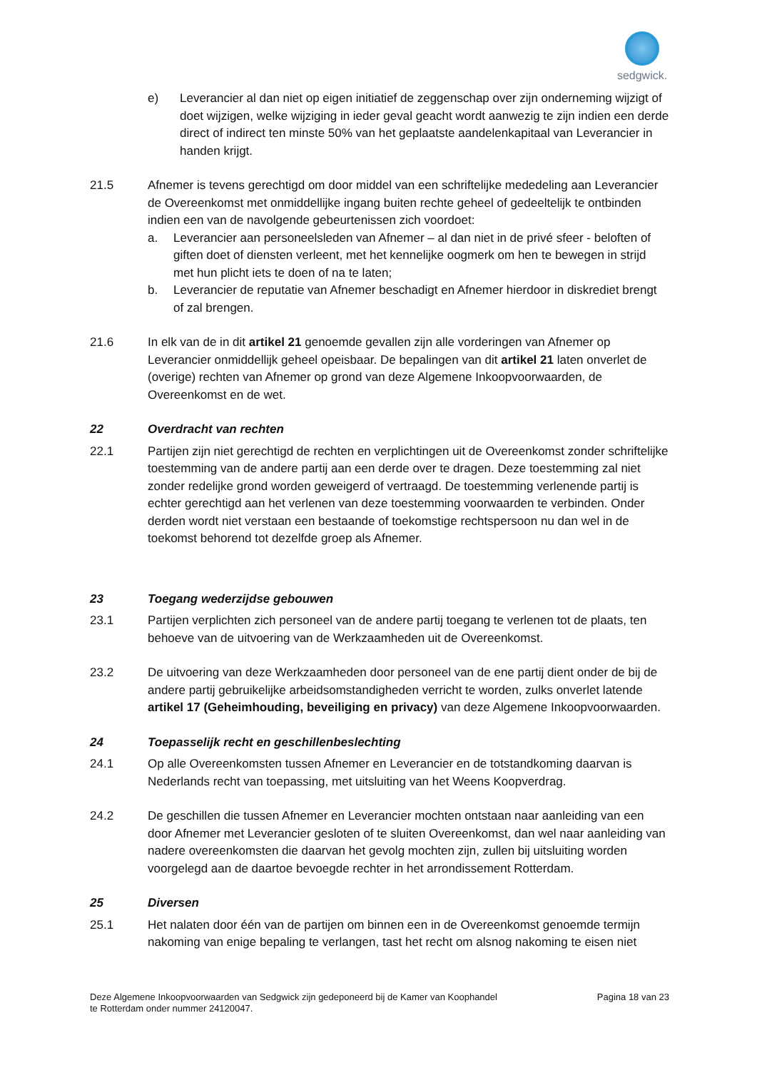sedgwick.
e) Leverancier al dan niet op eigen initiatief de zeggenschap over zijn onderneming wijzigt of doet wijzigen, welke wijziging in ieder geval geacht wordt aanwezig te zijn indien een derde direct of indirect ten minste 50% van het geplaatste aandelenkapitaal van Leverancier in handen krijgt.
21.5 Afnemer is tevens gerechtigd om door middel van een schriftelijke mededeling aan Leverancier de Overeenkomst met onmiddellijke ingang buiten rechte geheel of gedeeltelijk te ontbinden indien een van de navolgende gebeurtenissen zich voordoet:
a. Leverancier aan personeelsleden van Afnemer – al dan niet in de privé sfeer - beloften of giften doet of diensten verleent, met het kennelijke oogmerk om hen te bewegen in strijd met hun plicht iets te doen of na te laten;
b. Leverancier de reputatie van Afnemer beschadigt en Afnemer hierdoor in diskrediet brengt of zal brengen.
21.6 In elk van de in dit artikel 21 genoemde gevallen zijn alle vorderingen van Afnemer op Leverancier onmiddellijk geheel opeisbaar. De bepalingen van dit artikel 21 laten onverlet de (overige) rechten van Afnemer op grond van deze Algemene Inkoopvoorwaarden, de Overeenkomst en de wet.
22 Overdracht van rechten
22.1 Partijen zijn niet gerechtigd de rechten en verplichtingen uit de Overeenkomst zonder schriftelijke toestemming van de andere partij aan een derde over te dragen. Deze toestemming zal niet zonder redelijke grond worden geweigerd of vertraagd. De toestemming verlenende partij is echter gerechtigd aan het verlenen van deze toestemming voorwaarden te verbinden. Onder derden wordt niet verstaan een bestaande of toekomstige rechtspersoon nu dan wel in de toekomst behorend tot dezelfde groep als Afnemer.
23 Toegang wederzijdse gebouwen
23.1 Partijen verplichten zich personeel van de andere partij toegang te verlenen tot de plaats, ten behoeve van de uitvoering van de Werkzaamheden uit de Overeenkomst.
23.2 De uitvoering van deze Werkzaamheden door personeel van de ene partij dient onder de bij de andere partij gebruikelijke arbeidsomstandigheden verricht te worden, zulks onverlet latende artikel 17 (Geheimhouding, beveiliging en privacy) van deze Algemene Inkoopvoorwaarden.
24 Toepasselijk recht en geschillenbeslechting
24.1 Op alle Overeenkomsten tussen Afnemer en Leverancier en de totstandkoming daarvan is Nederlands recht van toepassing, met uitsluiting van het Weens Koopverdrag.
24.2 De geschillen die tussen Afnemer en Leverancier mochten ontstaan naar aanleiding van een door Afnemer met Leverancier gesloten of te sluiten Overeenkomst, dan wel naar aanleiding van nadere overeenkomsten die daarvan het gevolg mochten zijn, zullen bij uitsluiting worden voorgelegd aan de daartoe bevoegde rechter in het arrondissement Rotterdam.
25 Diversen
25.1 Het nalaten door één van de partijen om binnen een in de Overeenkomst genoemde termijn nakoming van enige bepaling te verlangen, tast het recht om alsnog nakoming te eisen niet
Deze Algemene Inkoopvoorwaarden van Sedgwick zijn gedeponeerd bij de Kamer van Koophandel
te Rotterdam onder nummer 24120047.
Pagina 18 van 23